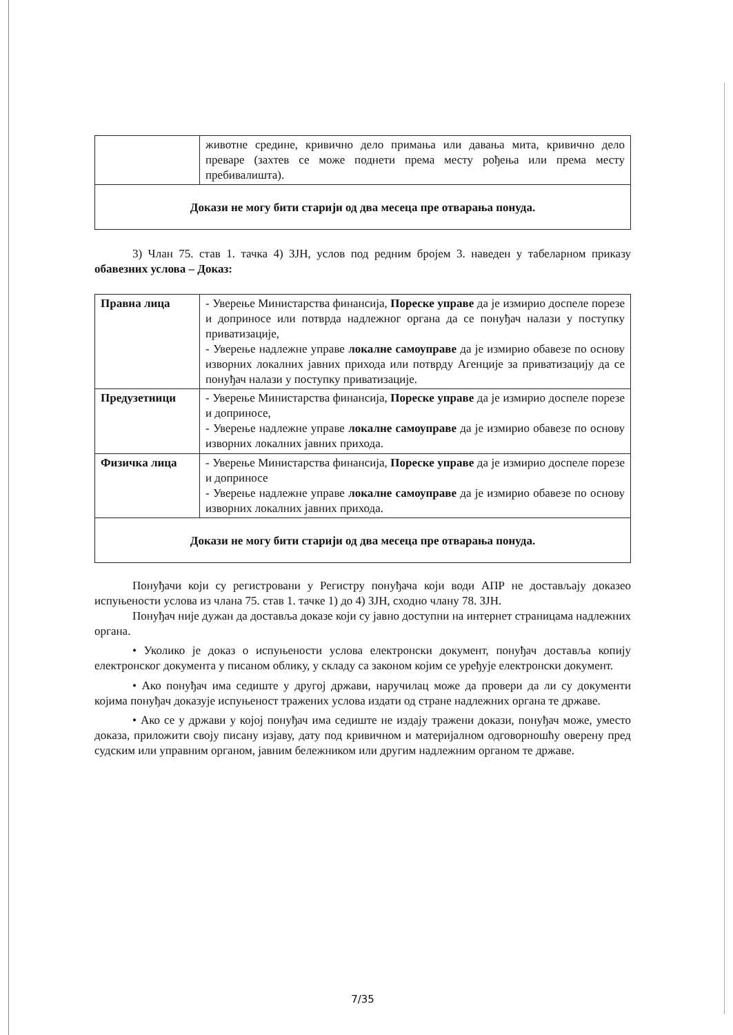| | животне средине, кривично дело примања или давања мита, кривично дело преваре (захтев се може поднети према месту рођења или према месту пребивалишта). |
| Докази не могу бити старији од два месеца пре отварања понуда. | |
3) Члан 75. став 1. тачка 4) ЗЈН, услов под редним бројем 3. наведен у табеларном приказу обавезних услова – Доказ:
| Правна лица | - Уверење Министарства финансија, Пореске управе да је измирио доспеле порезе и доприносе или потврда надлежног органа да се понуђач налази у поступку приватизације, - Уверење надлежне управе локалне самоуправе да је измирио обавезе по основу изворних локалних јавних прихода или потврду Агенције за приватизацију да се понуђач налази у поступку приватизације. |
| Предузетници | - Уверење Министарства финансија, Пореске управе да је измирио доспеле порезе и доприносе, - Уверење надлежне управе локалне самоуправе да је измирио обавезе по основу изворних локалних јавних прихода. |
| Физичка лица | - Уверење Министарства финансија, Пореске управе да је измирио доспеле порезе и доприносе - Уверење надлежне управе локалне самоуправе да је измирио обавезе по основу изворних локалних јавних прихода. |
| Докази не могу бити старији од два месеца пре отварања понуда. | |
Понуђачи који су регистровани у Регистру понуђача који води АПР не достављају доказео испуњености услова из члана 75. став 1. тачке 1) до 4) ЗЈН, сходно члану 78. ЗЈН.
Понуђач није дужан да доставља доказе који су јавно доступни на интернет страницама надлежних органа.
• Уколико је доказ о испуњености услова електронски документ, понуђач доставља копију електронског документа у писаном облику, у складу са законом којим се уређује електронски документ.
• Ако понуђач има седиште у другој држави, наручилац може да провери да ли су документи којима понуђач доказује испуњеност тражених услова издати од стране надлежних органа те државе.
• Ако се у држави у којој понуђач има седиште не издају тражени докази, понуђач може, уместо доказа, приложити своју писану изјаву, дату под кривичном и материјалном одговорношћу оверену пред судским или управним органом, јавним бележником или другим надлежним органом те државе.
7/35